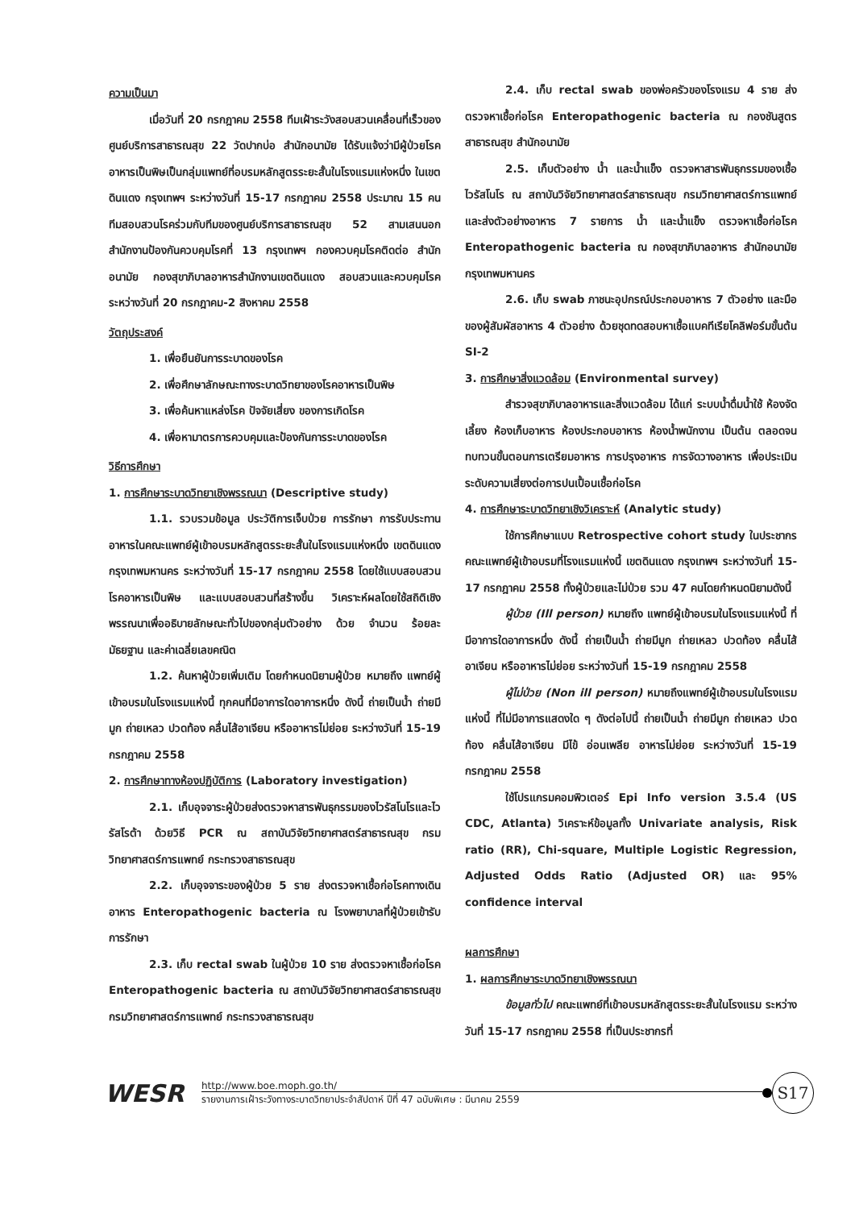ความเป็นมา
เมื่อวันที่ 20 กรกฎาคม 2558 ทีมเฝ้าระวังสอบสวนเคลื่อนที่เร็วของศูนย์บริการสาธารณสุข 22 วัดปากบ่อ สำนักอนามัย ได้รับแจ้งว่ามีผู้ป่วยโรคอาหารเป็นพิษเป็นกลุ่มแพทย์ที่อบรมหลักสูตรระยะสั้นในโรงแรมแห่งหนึ่ง ในเขตดินแดง กรุงเทพฯ ระหว่างวันที่ 15-17 กรกฎาคม 2558 ประมาณ 15 คน ทีมสอบสวนโรคร่วมกับทีมของศูนย์บริการสาธารณสุข 52 สามเสนนอก สำนักงานป้องกันควบคุมโรคที่ 13 กรุงเทพฯ กองควบคุมโรคติดต่อ สำนักอนามัย กองสุขาภิบาลอาหารสำนักงานเขตดินแดง สอบสวนและควบคุมโรคระหว่างวันที่ 20 กรกฎาคม-2 สิงหาคม 2558
วัตถุประสงค์
1. เพื่อยืนยันการระบาดของโรค
2. เพื่อศึกษาลักษณะทางระบาดวิทยาของโรคอาหารเป็นพิษ
3. เพื่อค้นหาแหล่งโรค ปัจจัยเสี่ยง ของการเกิดโรค
4. เพื่อหามาตรการควบคุมและป้องกันการระบาดของโรค
วิธีการศึกษา
1. การศึกษาระบาดวิทยาเชิงพรรณนา (Descriptive study)
1.1. รวบรวมข้อมูล ประวัติการเจ็บป่วย การรักษา การรับประทานอาหารในคณะแพทย์ผู้เข้าอบรมหลักสูตรระยะสั้นในโรงแรมแห่งหนึ่ง เขตดินแดง กรุงเทพมหานคร ระหว่างวันที่ 15-17 กรกฎาคม 2558 โดยใช้แบบสอบสวนโรคอาหารเป็นพิษ และแบบสอบสวนที่สร้างขึ้น วิเคราะห์ผลโดยใช้สถิติเชิงพรรณนาเพื่ออธิบายลักษณะทั่วไปของกลุ่มตัวอย่าง ด้วย จำนวน ร้อยละ มัธยฐาน และค่าเฉลี่ยเลขคณิต
1.2. ค้นหาผู้ป่วยเพิ่มเติม โดยกำหนดนิยามผู้ป่วย หมายถึง แพทย์ผู้เข้าอบรมในโรงแรมแห่งนี้ ทุกคนที่มีอาการใดอาการหนึ่ง ดังนี้ ถ่ายเป็นน้ำ ถ่ายมีมูก ถ่ายเหลว ปวดท้อง คลื่นไส้อาเจียน หรืออาหารไม่ย่อย ระหว่างวันที่ 15-19 กรกฎาคม 2558
2. การศึกษาทางห้องปฏิบัติการ (Laboratory investigation)
2.1. เก็บอุจจาระผู้ป่วยส่งตรวจหาสารพันธุกรรมของไวรัสโนโรและไวรัสโรต้า ด้วยวิธี PCR ณ สถาบันวิจัยวิทยาศาสตร์สาธารณสุข กรมวิทยาศาสตร์การแพทย์ กระทรวงสาธารณสุข
2.2. เก็บอุจจาระของผู้ป่วย 5 ราย ส่งตรวจหาเชื้อก่อโรคทางเดินอาหาร Enteropathogenic bacteria ณ โรงพยาบาลที่ผู้ป่วยเข้ารับการรักษา
2.3. เก็บ rectal swab ในผู้ป่วย 10 ราย ส่งตรวจหาเชื้อก่อโรค Enteropathogenic bacteria ณ สถาบันวิจัยวิทยาศาสตร์สาธารณสุข กรมวิทยาศาสตร์การแพทย์ กระทรวงสาธารณสุข
2.4. เก็บ rectal swab ของพ่อครัวของโรงแรม 4 ราย ส่งตรวจหาเชื้อก่อโรค Enteropathogenic bacteria ณ กองชันสูตรสาธารณสุข สำนักอนามัย
2.5. เก็บตัวอย่าง น้ำ และน้ำแข็ง ตรวจหาสารพันธุกรรมของเชื้อไวรัสโนโร ณ สถาบันวิจัยวิทยาศาสตร์สาธารณสุข กรมวิทยาศาสตร์การแพทย์ และส่งตัวอย่างอาหาร 7 รายการ น้ำ และน้ำแข็ง ตรวจหาเชื้อก่อโรค Enteropathogenic bacteria ณ กองสุขาภิบาลอาหาร สำนักอนามัย กรุงเทพมหานคร
2.6. เก็บ swab ภาชนะอุปกรณ์ประกอบอาหาร 7 ตัวอย่าง และมือของผู้สัมผัสอาหาร 4 ตัวอย่าง ด้วยชุดทดสอบหาเชื้อแบคทีเรียโคลิฟอร์มขั้นต้น SI-2
3. การศึกษาสิ่งแวดล้อม (Environmental survey)
สำรวจสุขาภิบาลอาหารและสิ่งแวดล้อม ได้แก่ ระบบน้ำดื่มน้ำใช้ ห้องจัดเลี้ยง ห้องเก็บอาหาร ห้องประกอบอาหาร ห้องน้ำพนักงาน เป็นต้น ตลอดจนทบทวนขั้นตอนการเตรียมอาหาร การปรุงอาหาร การจัดวางอาหาร เพื่อประเมินระดับความเสี่ยงต่อการปนเปื้อนเชื้อก่อโรค
4. การศึกษาระบาดวิทยาเชิงวิเคราะห์ (Analytic study)
ใช้การศึกษาแบบ Retrospective cohort study ในประชากรคณะแพทย์ผู้เข้าอบรมที่โรงแรมแห่งนี้ เขตดินแดง กรุงเทพฯ ระหว่างวันที่ 15-17 กรกฎาคม 2558 ทั้งผู้ป่วยและไม่ป่วย รวม 47 คนโดยกำหนดนิยามดังนี้
ผู้ป่วย (Ill person) หมายถึง แพทย์ผู้เข้าอบรมในโรงแรมแห่งนี้ ที่มีอาการใดอาการหนึ่ง ดังนี้ ถ่ายเป็นน้ำ ถ่ายมีมูก ถ่ายเหลว ปวดท้อง คลื่นไส้อาเจียน หรืออาหารไม่ย่อย ระหว่างวันที่ 15-19 กรกฎาคม 2558
ผู้ไม่ป่วย (Non ill person) หมายถึงแพทย์ผู้เข้าอบรมในโรงแรมแห่งนี้ ที่ไม่มีอาการแสดงใด ๆ ดังต่อไปนี้ ถ่ายเป็นน้ำ ถ่ายมีมูก ถ่ายเหลว ปวดท้อง คลื่นไส้อาเจียน มีไข้ อ่อนเพลีย อาหารไม่ย่อย ระหว่างวันที่ 15-19 กรกฎาคม 2558
ใช้โปรแกรมคอมพิวเตอร์ Epi Info version 3.5.4 (US CDC, Atlanta) วิเคราะห์ข้อมูลทั้ง Univariate analysis, Risk ratio (RR), Chi-square, Multiple Logistic Regression, Adjusted Odds Ratio (Adjusted OR) และ 95% confidence interval
ผลการศึกษา
1. ผลการศึกษาระบาดวิทยาเชิงพรรณนา
ข้อมูลทั่วไป คณะแพทย์ที่เข้าอบรมหลักสูตรระยะสั้นในโรงแรม ระหว่างวันที่ 15-17 กรกฎาคม 2558 ที่เป็นประชากรที่
WESR
http://www.boe.moph.go.th/
รายงานการเฝ้าระวังทางระบาดวิทยาประจำสัปดาห์ ปีที่ 47 ฉบับพิเศษ : มีนาคม 2559
S17